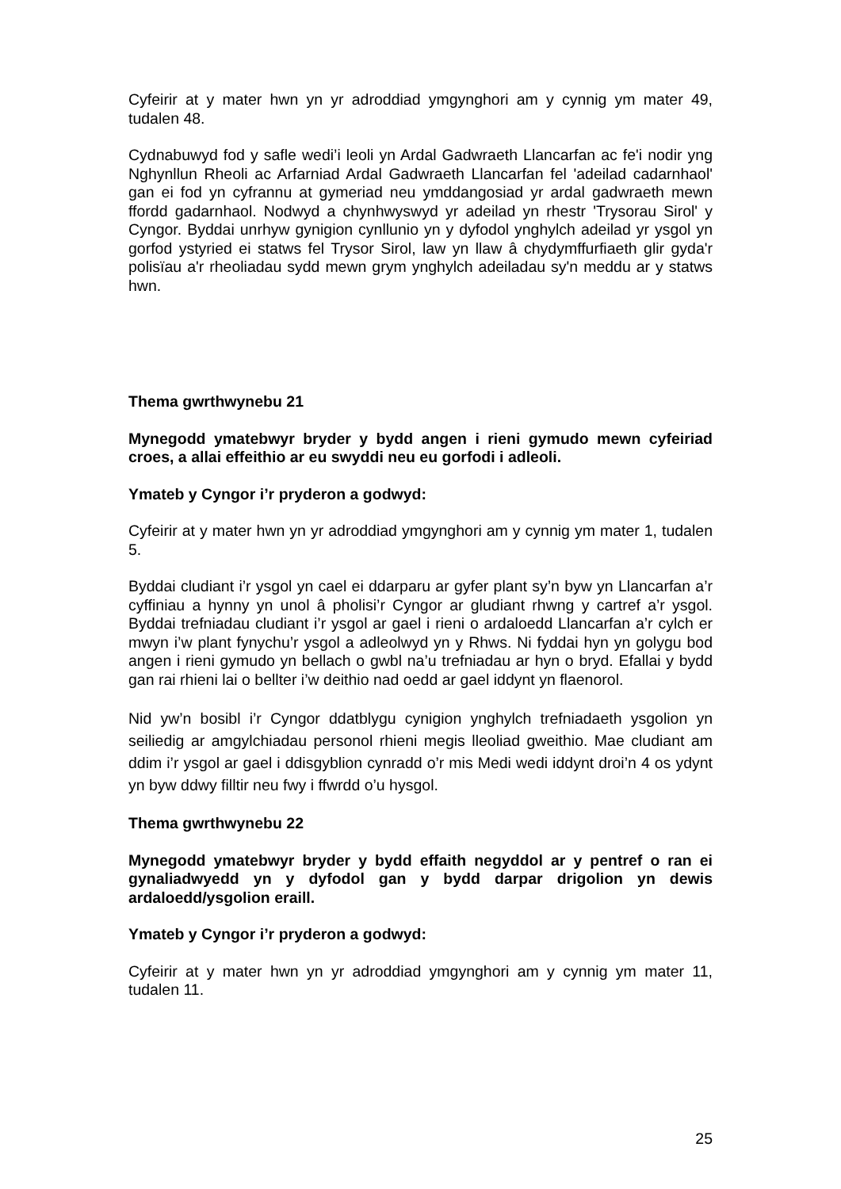Cyfeirir at y mater hwn yn yr adroddiad ymgynghori am y cynnig ym mater 49, tudalen 48.
Cydnabuwyd fod y safle wedi’i leoli yn Ardal Gadwraeth Llancarfan ac fe'i nodir yng Nghynllun Rheoli ac Arfarniad Ardal Gadwraeth Llancarfan fel 'adeilad cadarnhaol' gan ei fod yn cyfrannu at gymeriad neu ymddangosiad yr ardal gadwraeth mewn ffordd gadarnhaol. Nodwyd a chynhwyswyd yr adeilad yn rhestr 'Trysorau Sirol' y Cyngor. Byddai unrhyw gynigion cynllunio yn y dyfodol ynghylch adeilad yr ysgol yn gorfod ystyried ei statws fel Trysor Sirol, law yn llaw â chydymffurfiaeth glir gyda'r polisïau a'r rheoliadau sydd mewn grym ynghylch adeiladau sy'n meddu ar y statws hwn.
Thema gwrthwynebu 21
Mynegodd ymatebwyr bryder y bydd angen i rieni gymudo mewn cyfeiriad croes, a allai effeithio ar eu swyddi neu eu gorfodi i adleoli.
Ymateb y Cyngor i’r pryderon a godwyd:
Cyfeirir at y mater hwn yn yr adroddiad ymgynghori am y cynnig ym mater 1, tudalen 5.
Byddai cludiant i’r ysgol yn cael ei ddarparu ar gyfer plant sy’n byw yn Llancarfan a’r cyffiniau a hynny yn unol â pholisi’r Cyngor ar gludiant rhwng y cartref a’r ysgol. Byddai trefniadau cludiant i’r ysgol ar gael i rieni o ardaloedd Llancarfan a’r cylch er mwyn i’w plant fynychu’r ysgol a adleolwyd yn y Rhws. Ni fyddai hyn yn golygu bod angen i rieni gymudo yn bellach o gwbl na’u trefniadau ar hyn o bryd. Efallai y bydd gan rai rhieni lai o bellter i’w deithio nad oedd ar gael iddynt yn flaenorol.
Nid yw’n bosibl i’r Cyngor ddatblygu cynigion ynghylch trefniadaeth ysgolion yn seiliedig ar amgylchiadau personol rhieni megis lleoliad gweithio. Mae cludiant am ddim i’r ysgol ar gael i ddisgyblion cynradd o’r mis Medi wedi iddynt droi’n 4 os ydynt yn byw ddwy filltir neu fwy i ffwrdd o’u hysgol.
Thema gwrthwynebu 22
Mynegodd ymatebwyr bryder y bydd effaith negyddol ar y pentref o ran ei gynaliadwyedd yn y dyfodol gan y bydd darpar drigolion yn dewis ardaloedd/ysgolion eraill.
Ymateb y Cyngor i’r pryderon a godwyd:
Cyfeirir at y mater hwn yn yr adroddiad ymgynghori am y cynnig ym mater 11, tudalen 11.
25